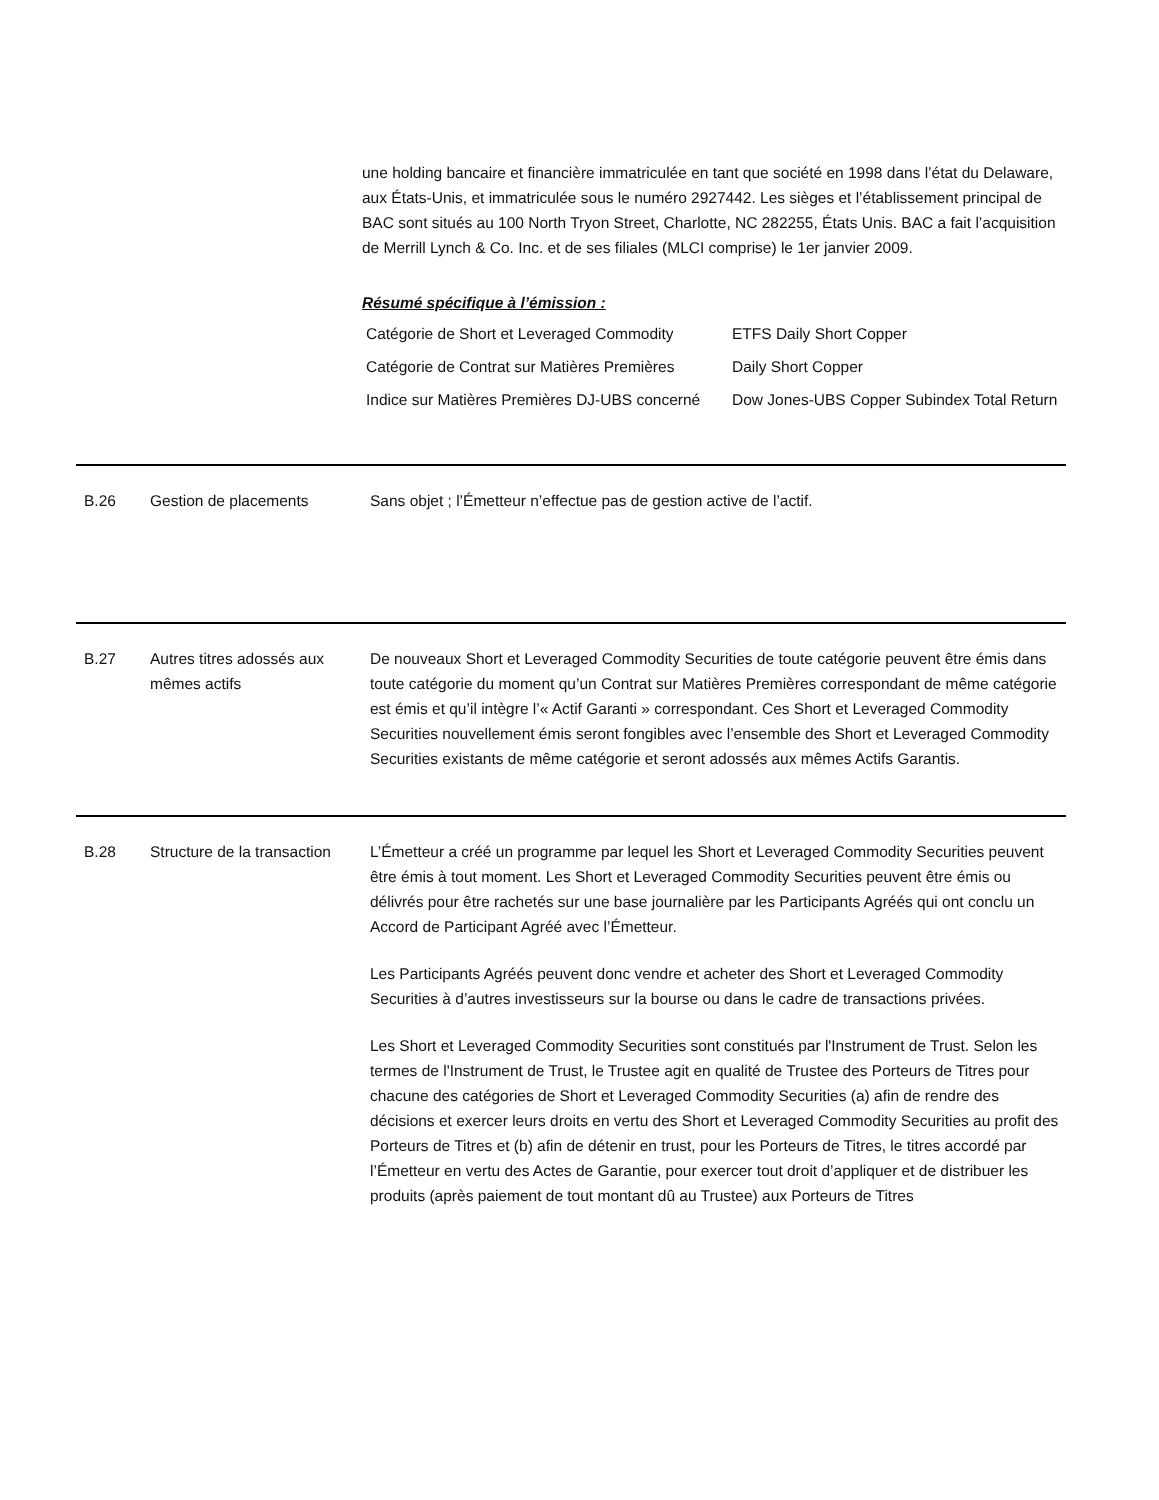une holding bancaire et financière immatriculée en tant que société en 1998 dans l’état du Delaware, aux États-Unis, et immatriculée sous le numéro 2927442. Les sièges et l’établissement principal de BAC sont situés au 100 North Tryon Street, Charlotte, NC 282255, États Unis. BAC a fait l’acquisition de Merrill Lynch & Co. Inc. et de ses filiales (MLCI comprise) le 1er janvier 2009.
Résumé spécifique à l’émission :
| Catégorie de Short et Leveraged Commodity | ETFS Daily Short Copper |
| Catégorie de Contrat sur Matières Premières | Daily Short Copper |
| Indice sur Matières Premières DJ-UBS concerné | Dow Jones-UBS Copper Subindex Total Return |
B.26 Gestion de placements Sans objet ; l’Émetteur n’effectue pas de gestion active de l’actif.
B.27 Autres titres adossés aux mêmes actifs
De nouveaux Short et Leveraged Commodity Securities de toute catégorie peuvent être émis dans toute catégorie du moment qu’un Contrat sur Matières Premières correspondant de même catégorie est émis et qu’il intègre l’« Actif Garanti » correspondant. Ces Short et Leveraged Commodity Securities nouvellement émis seront fongibles avec l’ensemble des Short et Leveraged Commodity Securities existants de même catégorie et seront adossés aux mêmes Actifs Garantis.
B.28 Structure de la transaction
L’Émetteur a créé un programme par lequel les Short et Leveraged Commodity Securities peuvent être émis à tout moment. Les Short et Leveraged Commodity Securities peuvent être émis ou délivrés pour être rachetés sur une base journalière par les Participants Agréés qui ont conclu un Accord de Participant Agréé avec l’Émetteur.
Les Participants Agréés peuvent donc vendre et acheter des Short et Leveraged Commodity Securities à d’autres investisseurs sur la bourse ou dans le cadre de transactions privées.
Les Short et Leveraged Commodity Securities sont constitués par l'Instrument de Trust. Selon les termes de l'Instrument de Trust, le Trustee agit en qualité de Trustee des Porteurs de Titres pour chacune des catégories de Short et Leveraged Commodity Securities (a) afin de rendre des décisions et exercer leurs droits en vertu des Short et Leveraged Commodity Securities au profit des Porteurs de Titres et (b) afin de détenir en trust, pour les Porteurs de Titres, le titres accordé par l’Émetteur en vertu des Actes de Garantie, pour exercer tout droit d’appliquer et de distribuer les produits (après paiement de tout montant dû au Trustee) aux Porteurs de Titres